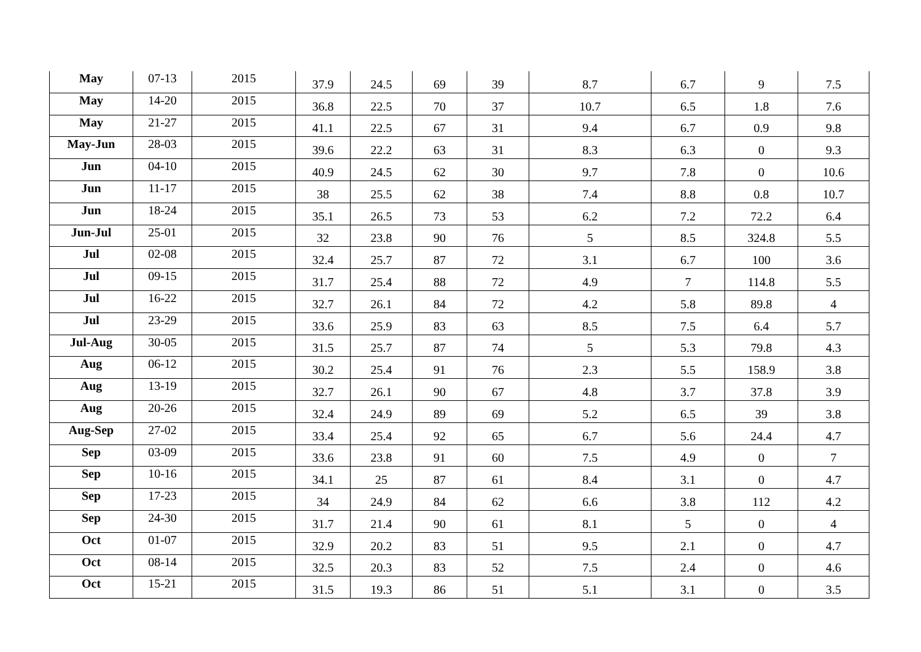| May | 07-13 | 2015 | 37.9 | 24.5 | 69 | 39 | 8.7 | 6.7 | 9 | 7.5 |
| May | 14-20 | 2015 | 36.8 | 22.5 | 70 | 37 | 10.7 | 6.5 | 1.8 | 7.6 |
| May | 21-27 | 2015 | 41.1 | 22.5 | 67 | 31 | 9.4 | 6.7 | 0.9 | 9.8 |
| May-Jun | 28-03 | 2015 | 39.6 | 22.2 | 63 | 31 | 8.3 | 6.3 | 0 | 9.3 |
| Jun | 04-10 | 2015 | 40.9 | 24.5 | 62 | 30 | 9.7 | 7.8 | 0 | 10.6 |
| Jun | 11-17 | 2015 | 38 | 25.5 | 62 | 38 | 7.4 | 8.8 | 0.8 | 10.7 |
| Jun | 18-24 | 2015 | 35.1 | 26.5 | 73 | 53 | 6.2 | 7.2 | 72.2 | 6.4 |
| Jun-Jul | 25-01 | 2015 | 32 | 23.8 | 90 | 76 | 5 | 8.5 | 324.8 | 5.5 |
| Jul | 02-08 | 2015 | 32.4 | 25.7 | 87 | 72 | 3.1 | 6.7 | 100 | 3.6 |
| Jul | 09-15 | 2015 | 31.7 | 25.4 | 88 | 72 | 4.9 | 7 | 114.8 | 5.5 |
| Jul | 16-22 | 2015 | 32.7 | 26.1 | 84 | 72 | 4.2 | 5.8 | 89.8 | 4 |
| Jul | 23-29 | 2015 | 33.6 | 25.9 | 83 | 63 | 8.5 | 7.5 | 6.4 | 5.7 |
| Jul-Aug | 30-05 | 2015 | 31.5 | 25.7 | 87 | 74 | 5 | 5.3 | 79.8 | 4.3 |
| Aug | 06-12 | 2015 | 30.2 | 25.4 | 91 | 76 | 2.3 | 5.5 | 158.9 | 3.8 |
| Aug | 13-19 | 2015 | 32.7 | 26.1 | 90 | 67 | 4.8 | 3.7 | 37.8 | 3.9 |
| Aug | 20-26 | 2015 | 32.4 | 24.9 | 89 | 69 | 5.2 | 6.5 | 39 | 3.8 |
| Aug-Sep | 27-02 | 2015 | 33.4 | 25.4 | 92 | 65 | 6.7 | 5.6 | 24.4 | 4.7 |
| Sep | 03-09 | 2015 | 33.6 | 23.8 | 91 | 60 | 7.5 | 4.9 | 0 | 7 |
| Sep | 10-16 | 2015 | 34.1 | 25 | 87 | 61 | 8.4 | 3.1 | 0 | 4.7 |
| Sep | 17-23 | 2015 | 34 | 24.9 | 84 | 62 | 6.6 | 3.8 | 112 | 4.2 |
| Sep | 24-30 | 2015 | 31.7 | 21.4 | 90 | 61 | 8.1 | 5 | 0 | 4 |
| Oct | 01-07 | 2015 | 32.9 | 20.2 | 83 | 51 | 9.5 | 2.1 | 0 | 4.7 |
| Oct | 08-14 | 2015 | 32.5 | 20.3 | 83 | 52 | 7.5 | 2.4 | 0 | 4.6 |
| Oct | 15-21 | 2015 | 31.5 | 19.3 | 86 | 51 | 5.1 | 3.1 | 0 | 3.5 |